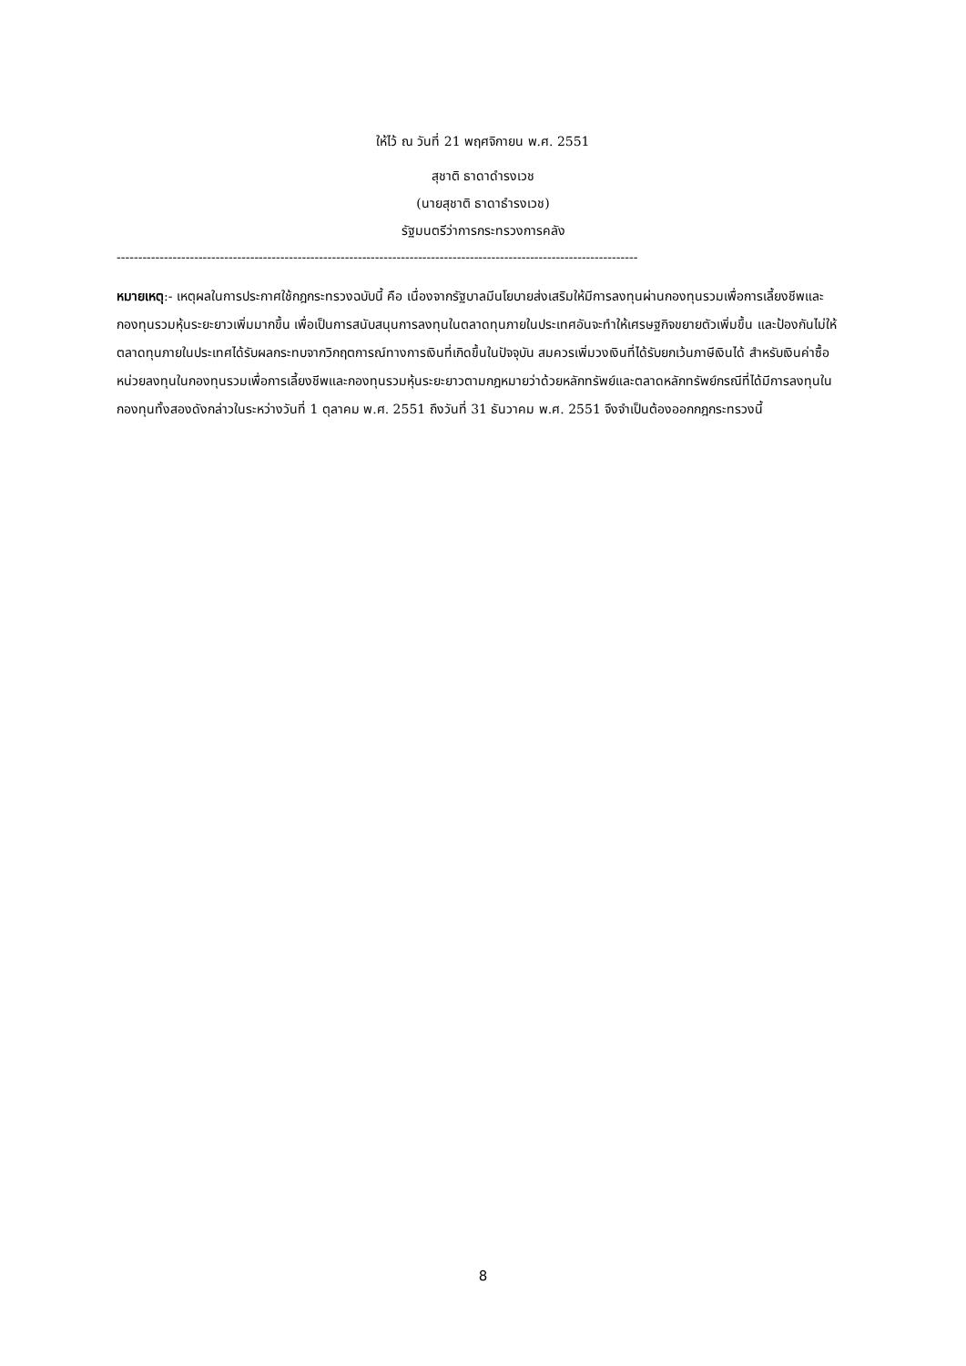ให้ไว้ ณ วันที่ 21 พฤศจิกายน พ.ศ. 2551
สุชาติ ธาดาดำรงเวช
(นายสุชาติ ธาดาธำรงเวช)
รัฐมนตรีว่าการกระทรวงการคลัง
-------------------------------------------------------------------------------------------------------------------------
หมายเหตุ:- เหตุผลในการประกาศใช้กฎกระทรวงฉบับนี้ คือ เนื่องจากรัฐบาลมีนโยบายส่งเสริมให้มีการลงทุนผ่านกองทุนรวมเพื่อการเลี้ยงชีพและกองทุนรวมหุ้นระยะยาวเพิ่มมากขึ้น เพื่อเป็นการสนับสนุนการลงทุนในตลาดทุนภายในประเทศอันจะทำให้เศรษฐกิจขยายตัวเพิ่มขึ้น และป้องกันไม่ให้ตลาดทุนภายในประเทศได้รับผลกระทบจากวิกฤตการณ์ทางการเงินที่เกิดขึ้นในปัจจุบัน สมควรเพิ่มวงเงินที่ได้รับยกเว้นภาษีเงินได้ สำหรับเงินค่าซื้อหน่วยลงทุนในกองทุนรวมเพื่อการเลี้ยงชีพและกองทุนรวมหุ้นระยะยาวตามกฎหมายว่าด้วยหลักทรัพย์และตลาดหลักทรัพย์กรณีที่ได้มีการลงทุนในกองทุนทั้งสองดังกล่าวในระหว่างวันที่ 1 ตุลาคม พ.ศ. 2551 ถึงวันที่ 31 ธันวาคม พ.ศ. 2551 จึงจำเป็นต้องออกกฎกระทรวงนี้
8